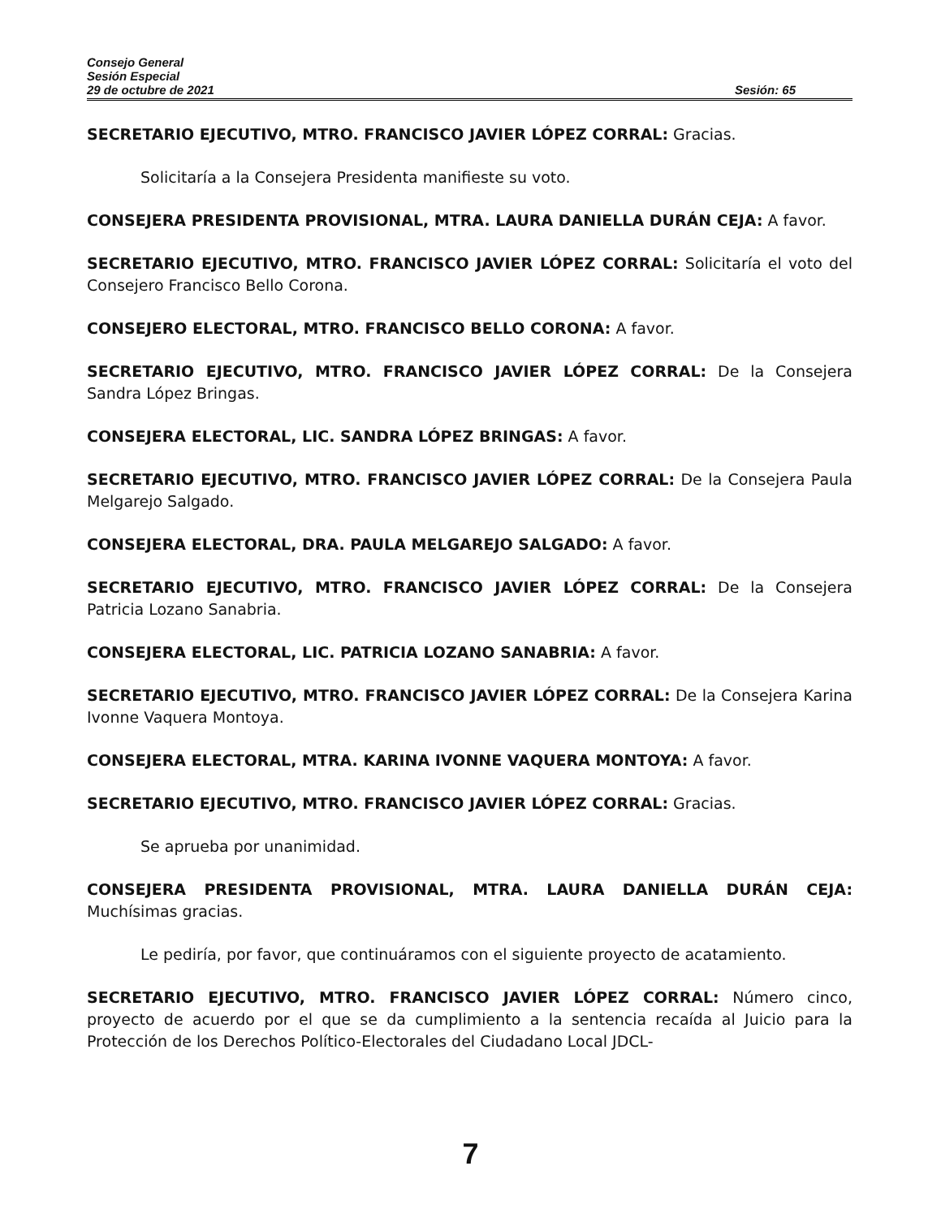Consejo General
Sesión Especial
29 de octubre de 2021 Sesión: 65
SECRETARIO EJECUTIVO, MTRO. FRANCISCO JAVIER LÓPEZ CORRAL: Gracias.
Solicitaría a la Consejera Presidenta manifieste su voto.
CONSEJERA PRESIDENTA PROVISIONAL, MTRA. LAURA DANIELLA DURÁN CEJA: A favor.
SECRETARIO EJECUTIVO, MTRO. FRANCISCO JAVIER LÓPEZ CORRAL: Solicitaría el voto del Consejero Francisco Bello Corona.
CONSEJERO ELECTORAL, MTRO. FRANCISCO BELLO CORONA: A favor.
SECRETARIO EJECUTIVO, MTRO. FRANCISCO JAVIER LÓPEZ CORRAL: De la Consejera Sandra López Bringas.
CONSEJERA ELECTORAL, LIC. SANDRA LÓPEZ BRINGAS: A favor.
SECRETARIO EJECUTIVO, MTRO. FRANCISCO JAVIER LÓPEZ CORRAL: De la Consejera Paula Melgarejo Salgado.
CONSEJERA ELECTORAL, DRA. PAULA MELGAREJO SALGADO: A favor.
SECRETARIO EJECUTIVO, MTRO. FRANCISCO JAVIER LÓPEZ CORRAL: De la Consejera Patricia Lozano Sanabria.
CONSEJERA ELECTORAL, LIC. PATRICIA LOZANO SANABRIA: A favor.
SECRETARIO EJECUTIVO, MTRO. FRANCISCO JAVIER LÓPEZ CORRAL: De la Consejera Karina Ivonne Vaquera Montoya.
CONSEJERA ELECTORAL, MTRA. KARINA IVONNE VAQUERA MONTOYA: A favor.
SECRETARIO EJECUTIVO, MTRO. FRANCISCO JAVIER LÓPEZ CORRAL: Gracias.
Se aprueba por unanimidad.
CONSEJERA PRESIDENTA PROVISIONAL, MTRA. LAURA DANIELLA DURÁN CEJA: Muchísimas gracias.
Le pediría, por favor, que continuáramos con el siguiente proyecto de acatamiento.
SECRETARIO EJECUTIVO, MTRO. FRANCISCO JAVIER LÓPEZ CORRAL: Número cinco, proyecto de acuerdo por el que se da cumplimiento a la sentencia recaída al Juicio para la Protección de los Derechos Político-Electorales del Ciudadano Local JDCL-
7